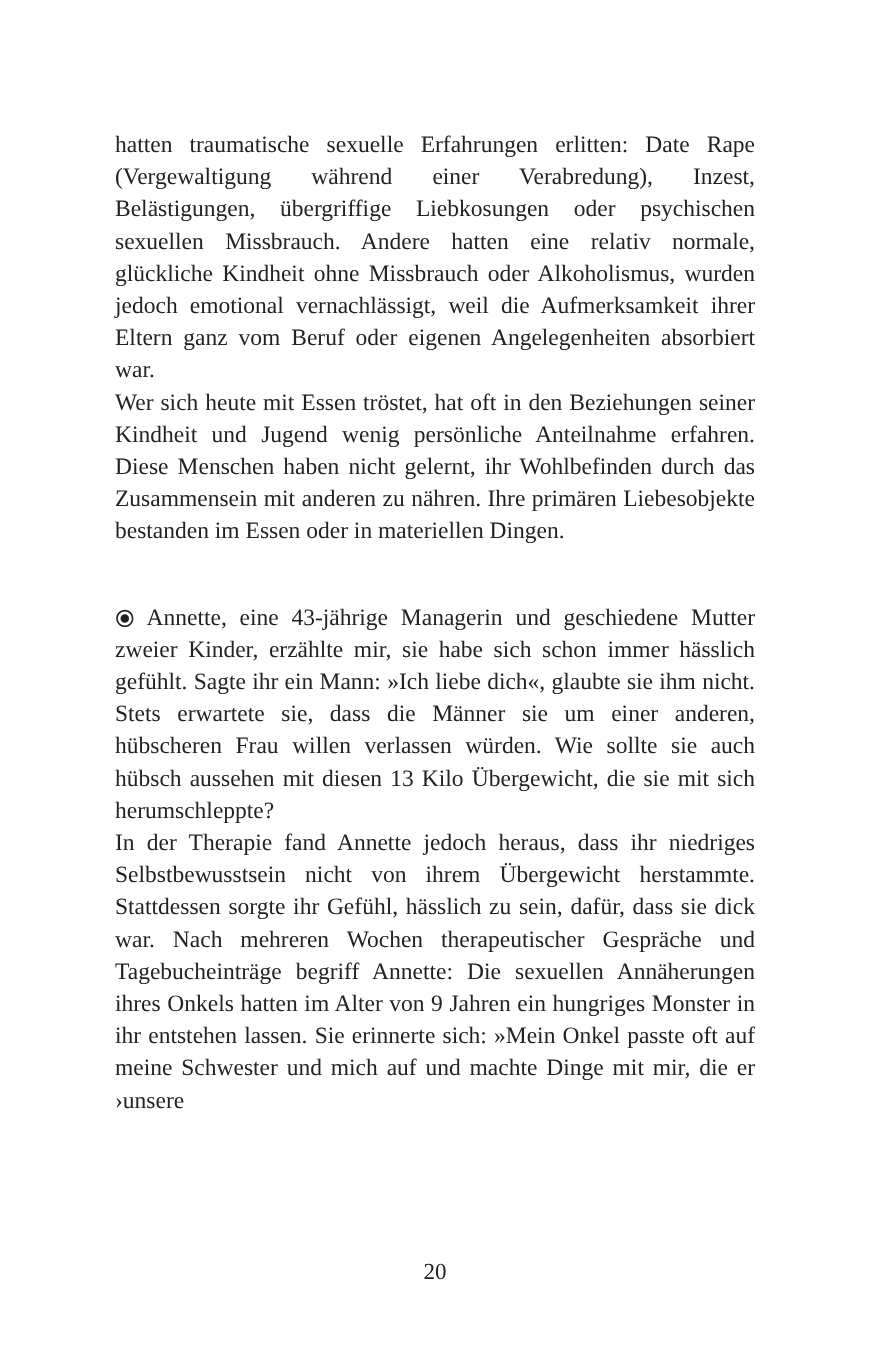hatten traumatische sexuelle Erfahrungen erlitten: Date Rape (Vergewaltigung während einer Verabredung), Inzest, Belästigungen, übergriffige Liebkosungen oder psychischen sexuellen Missbrauch. Andere hatten eine relativ normale, glückliche Kindheit ohne Missbrauch oder Alkoholismus, wurden jedoch emotional vernachlässigt, weil die Aufmerksamkeit ihrer Eltern ganz vom Beruf oder eigenen Angelegenheiten absorbiert war.
Wer sich heute mit Essen tröstet, hat oft in den Beziehungen seiner Kindheit und Jugend wenig persönliche Anteilnahme erfahren. Diese Menschen haben nicht gelernt, ihr Wohlbefinden durch das Zusammensein mit anderen zu nähren. Ihre primären Liebesobjekte bestanden im Essen oder in materiellen Dingen.
⦿ Annette, eine 43-jährige Managerin und geschiedene Mutter zweier Kinder, erzählte mir, sie habe sich schon immer hässlich gefühlt. Sagte ihr ein Mann: »Ich liebe dich«, glaubte sie ihm nicht. Stets erwartete sie, dass die Männer sie um einer anderen, hübscheren Frau willen verlassen würden. Wie sollte sie auch hübsch aussehen mit diesen 13 Kilo Übergewicht, die sie mit sich herumschleppte?
In der Therapie fand Annette jedoch heraus, dass ihr niedriges Selbstbewusstsein nicht von ihrem Übergewicht herstammte. Stattdessen sorgte ihr Gefühl, hässlich zu sein, dafür, dass sie dick war. Nach mehreren Wochen therapeutischer Gespräche und Tagebucheinträge begriff Annette: Die sexuellen Annäherungen ihres Onkels hatten im Alter von 9 Jahren ein hungriges Monster in ihr entstehen lassen. Sie erinnerte sich: »Mein Onkel passte oft auf meine Schwester und mich auf und machte Dinge mit mir, die er ›unsere
20